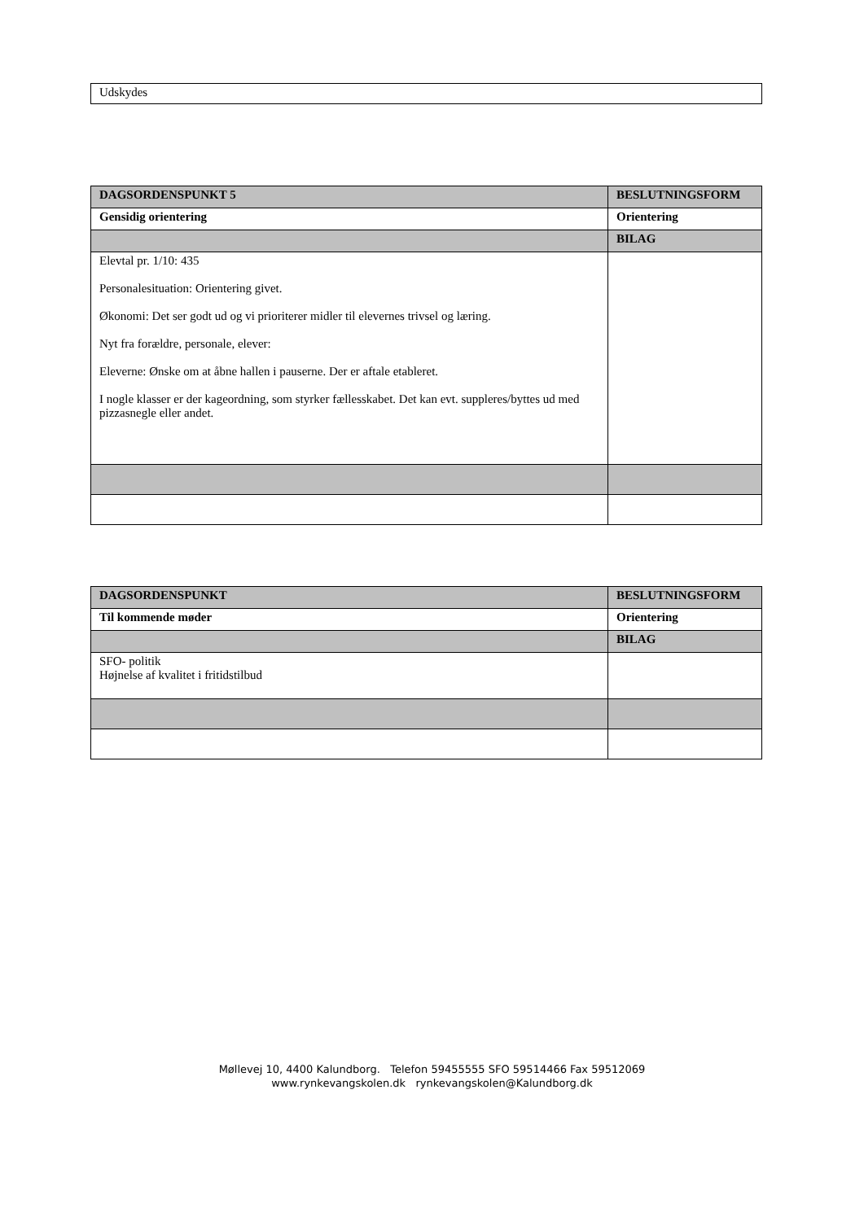| Udskydes |
| DAGSORDENSPUNKT 5 | BESLUTNINGSFORM |
| --- | --- |
| Gensidig orientering | Orientering |
| | BILAG |
| Elevtal pr. 1/10: 435 Personalesituation: Orientering givet. Økonomi: Det ser godt ud og vi prioriterer midler til elevernes trivsel og læring. Nyt fra forældre, personale, elever: Eleverne: Ønske om at åbne hallen i pauserne. Der er aftale etableret. I nogle klasser er der kageordning, som styrker fællesskabet. Det kan evt. suppleres/byttes ud med pizzasnegle eller andet. | |
| DAGSORDENSPUNKT | BESLUTNINGSFORM |
| --- | --- |
| Til kommende møder | Orientering |
| | BILAG |
| SFO- politik Højnelse af kvalitet i fritidstilbud | |
Møllevej 10, 4400 Kalundborg. Telefon 59455555 SFO 59514466 Fax 59512069
www.rynkevangskolen.dk rynkevangskolen@Kalundborg.dk